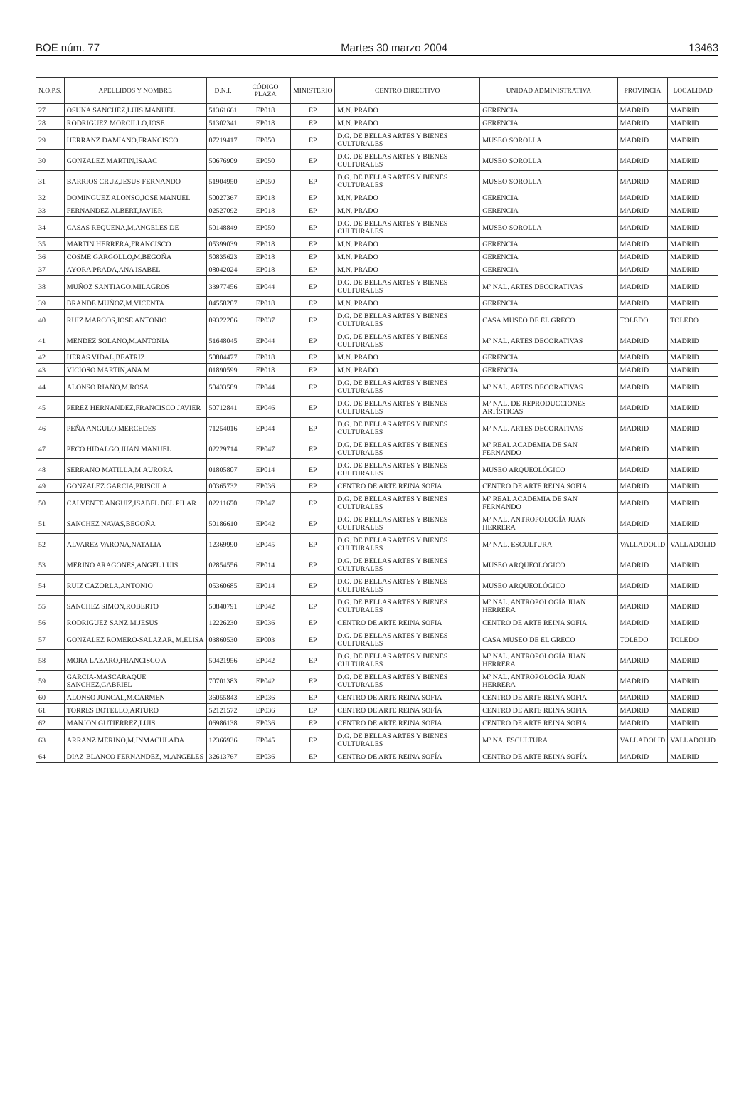BOE núm. 77 Martes 30 marzo 2004 13463
| N.O.P.S. | APELLIDOS Y NOMBRE | D.N.I. | CÓDIGO PLAZA | MINISTERIO | CENTRO DIRECTIVO | UNIDAD ADMINISTRATIVA | PROVINCIA | LOCALIDAD |
| --- | --- | --- | --- | --- | --- | --- | --- | --- |
| 27 | OSUNA SANCHEZ,LUIS MANUEL | 51361661 | EP018 | EP | M.N. PRADO | GERENCIA | MADRID | MADRID |
| 28 | RODRIGUEZ MORCILLO,JOSE | 51302341 | EP018 | EP | M.N. PRADO | GERENCIA | MADRID | MADRID |
| 29 | HERRANZ DAMIANO,FRANCISCO | 07219417 | EP050 | EP | D.G. DE BELLAS ARTES Y BIENES CULTURALES | MUSEO SOROLLA | MADRID | MADRID |
| 30 | GONZALEZ MARTIN,ISAAC | 50676909 | EP050 | EP | D.G. DE BELLAS ARTES Y BIENES CULTURALES | MUSEO SOROLLA | MADRID | MADRID |
| 31 | BARRIOS CRUZ,JESUS FERNANDO | 51904950 | EP050 | EP | D.G. DE BELLAS ARTES Y BIENES CULTURALES | MUSEO SOROLLA | MADRID | MADRID |
| 32 | DOMINGUEZ ALONSO,JOSE MANUEL | 50027367 | EP018 | EP | M.N. PRADO | GERENCIA | MADRID | MADRID |
| 33 | FERNANDEZ ALBERT,JAVIER | 02527092 | EP018 | EP | M.N. PRADO | GERENCIA | MADRID | MADRID |
| 34 | CASAS REQUENA,M.ANGELES DE | 50148849 | EP050 | EP | D.G. DE BELLAS ARTES Y BIENES CULTURALES | MUSEO SOROLLA | MADRID | MADRID |
| 35 | MARTIN HERRERA,FRANCISCO | 05399039 | EP018 | EP | M.N. PRADO | GERENCIA | MADRID | MADRID |
| 36 | COSME GARGOLLO,M.BEGOÑA | 50835623 | EP018 | EP | M.N. PRADO | GERENCIA | MADRID | MADRID |
| 37 | AYORA PRADA,ANA ISABEL | 08042024 | EP018 | EP | M.N. PRADO | GERENCIA | MADRID | MADRID |
| 38 | MUÑOZ SANTIAGO,MILAGROS | 33977456 | EP044 | EP | D.G. DE BELLAS ARTES Y BIENES CULTURALES | Mº NAL. ARTES DECORATIVAS | MADRID | MADRID |
| 39 | BRANDE MUÑOZ,M.VICENTA | 04558207 | EP018 | EP | M.N. PRADO | GERENCIA | MADRID | MADRID |
| 40 | RUIZ MARCOS,JOSE ANTONIO | 09322206 | EP037 | EP | D.G. DE BELLAS ARTES Y BIENES CULTURALES | CASA MUSEO DE EL GRECO | TOLEDO | TOLEDO |
| 41 | MENDEZ SOLANO,M.ANTONIA | 51648045 | EP044 | EP | D.G. DE BELLAS ARTES Y BIENES CULTURALES | Mº NAL. ARTES DECORATIVAS | MADRID | MADRID |
| 42 | HERAS VIDAL,BEATRIZ | 50804477 | EP018 | EP | M.N. PRADO | GERENCIA | MADRID | MADRID |
| 43 | VICIOSO MARTIN,ANA M | 01890599 | EP018 | EP | M.N. PRADO | GERENCIA | MADRID | MADRID |
| 44 | ALONSO RIAÑO,M.ROSA | 50433589 | EP044 | EP | D.G. DE BELLAS ARTES Y BIENES CULTURALES | Mº NAL. ARTES DECORATIVAS | MADRID | MADRID |
| 45 | PEREZ HERNANDEZ,FRANCISCO JAVIER | 50712841 | EP046 | EP | D.G. DE BELLAS ARTES Y BIENES CULTURALES | Mº NAL. DE REPRODUCCIONES ARTÍSTICAS | MADRID | MADRID |
| 46 | PEÑA ANGULO,MERCEDES | 71254016 | EP044 | EP | D.G. DE BELLAS ARTES Y BIENES CULTURALES | Mº NAL. ARTES DECORATIVAS | MADRID | MADRID |
| 47 | PECO HIDALGO,JUAN MANUEL | 02229714 | EP047 | EP | D.G. DE BELLAS ARTES Y BIENES CULTURALES | Mº REAL ACADEMIA DE SAN FERNANDO | MADRID | MADRID |
| 48 | SERRANO MATILLA,M.AURORA | 01805807 | EP014 | EP | D.G. DE BELLAS ARTES Y BIENES CULTURALES | MUSEO ARQUEOLÓGICO | MADRID | MADRID |
| 49 | GONZALEZ GARCIA,PRISCILA | 00365732 | EP036 | EP | CENTRO DE ARTE REINA SOFIA | CENTRO DE ARTE REINA SOFIA | MADRID | MADRID |
| 50 | CALVENTE ANGUIZ,ISABEL DEL PILAR | 02211650 | EP047 | EP | D.G. DE BELLAS ARTES Y BIENES CULTURALES | Mº REAL ACADEMIA DE SAN FERNANDO | MADRID | MADRID |
| 51 | SANCHEZ NAVAS,BEGOÑA | 50186610 | EP042 | EP | D.G. DE BELLAS ARTES Y BIENES CULTURALES | Mº NAL. ANTROPOLOGÍA JUAN HERRERA | MADRID | MADRID |
| 52 | ALVAREZ VARONA,NATALIA | 12369990 | EP045 | EP | D.G. DE BELLAS ARTES Y BIENES CULTURALES | Mº NAL. ESCULTURA | VALLADOLID | VALLADOLID |
| 53 | MERINO ARAGONES,ANGEL LUIS | 02854556 | EP014 | EP | D.G. DE BELLAS ARTES Y BIENES CULTURALES | MUSEO ARQUEOLÓGICO | MADRID | MADRID |
| 54 | RUIZ CAZORLA,ANTONIO | 05360685 | EP014 | EP | D.G. DE BELLAS ARTES Y BIENES CULTURALES | MUSEO ARQUEOLÓGICO | MADRID | MADRID |
| 55 | SANCHEZ SIMON,ROBERTO | 50840791 | EP042 | EP | D.G. DE BELLAS ARTES Y BIENES CULTURALES | Mº NAL. ANTROPOLOGÍA JUAN HERRERA | MADRID | MADRID |
| 56 | RODRIGUEZ SANZ,M.JESUS | 12226230 | EP036 | EP | CENTRO DE ARTE REINA SOFIA | CENTRO DE ARTE REINA SOFIA | MADRID | MADRID |
| 57 | GONZALEZ ROMERO-SALAZAR, M.ELISA | 03860530 | EP003 | EP | D.G. DE BELLAS ARTES Y BIENES CULTURALES | CASA MUSEO DE EL GRECO | TOLEDO | TOLEDO |
| 58 | MORA LAZARO,FRANCISCO A | 50421956 | EP042 | EP | D.G. DE BELLAS ARTES Y BIENES CULTURALES | Mº NAL. ANTROPOLOGÍA JUAN HERRERA | MADRID | MADRID |
| 59 | GARCIA-MASCARAQUE SANCHEZ,GABRIEL | 70701383 | EP042 | EP | D.G. DE BELLAS ARTES Y BIENES CULTURALES | Mº NAL. ANTROPOLOGÍA JUAN HERRERA | MADRID | MADRID |
| 60 | ALONSO JUNCAL,M.CARMEN | 36055843 | EP036 | EP | CENTRO DE ARTE REINA SOFIA | CENTRO DE ARTE REINA SOFIA | MADRID | MADRID |
| 61 | TORRES BOTELLO,ARTURO | 52121572 | EP036 | EP | CENTRO DE ARTE REINA SOFÍA | CENTRO DE ARTE REINA SOFIA | MADRID | MADRID |
| 62 | MANJON GUTIERREZ,LUIS | 06986138 | EP036 | EP | CENTRO DE ARTE REINA SOFIA | CENTRO DE ARTE REINA SOFIA | MADRID | MADRID |
| 63 | ARRANZ MERINO,M.INMACULADA | 12366936 | EP045 | EP | D.G. DE BELLAS ARTES Y BIENES CULTURALES | Mº NA. ESCULTURA | VALLADOLID | VALLADOLID |
| 64 | DIAZ-BLANCO FERNANDEZ, M.ANGELES | 32613767 | EP036 | EP | CENTRO DE ARTE REINA SOFÍA | CENTRO DE ARTE REINA SOFÍA | MADRID | MADRID |